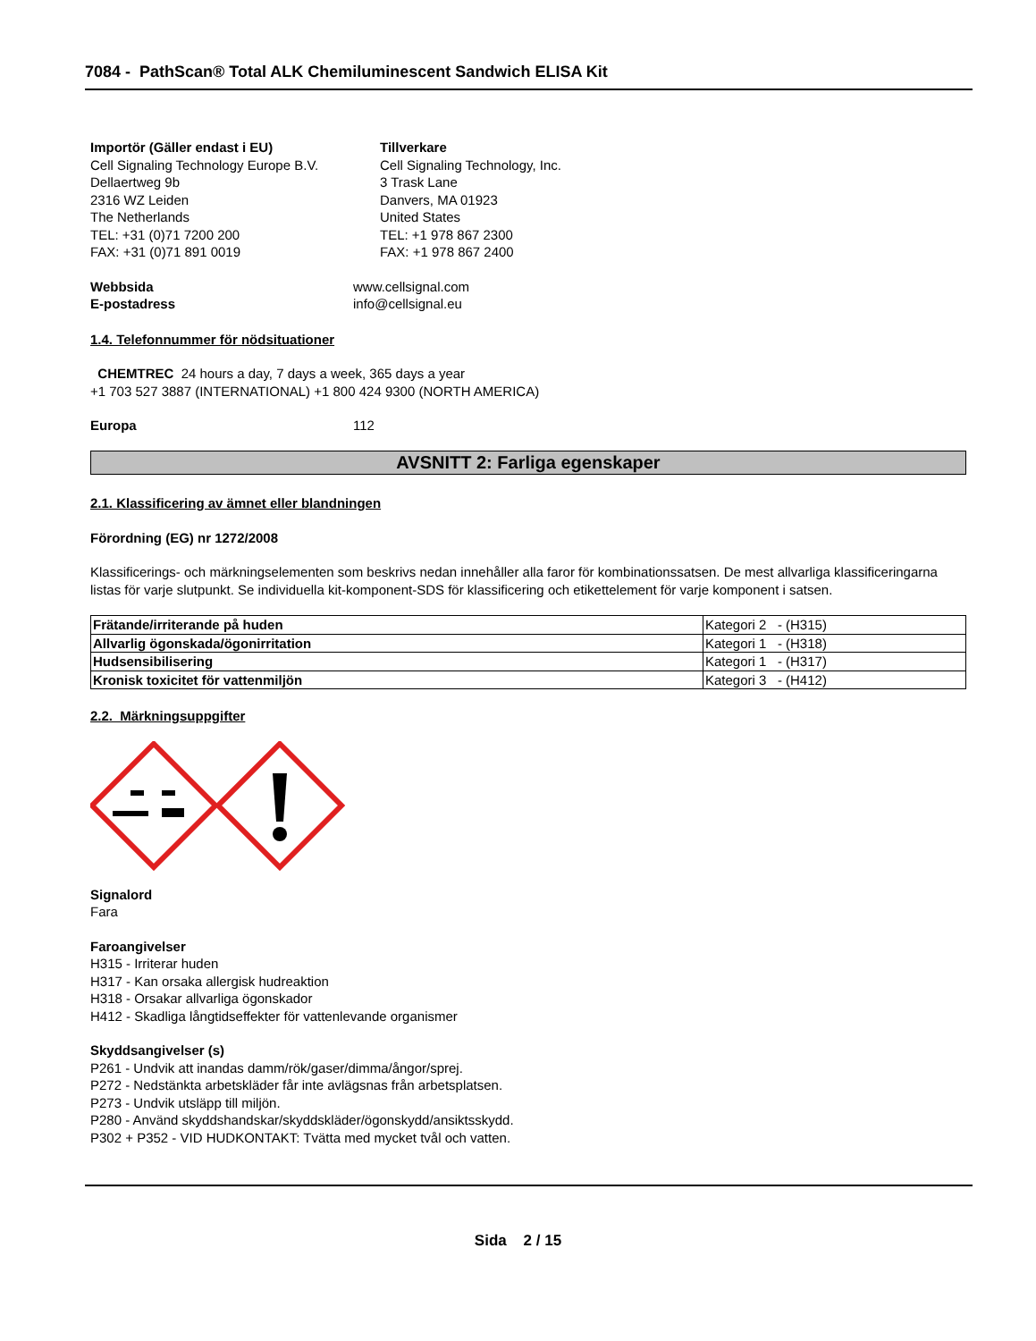7084 - PathScan® Total ALK Chemiluminescent Sandwich ELISA Kit
Importör (Gäller endast i EU)
Cell Signaling Technology Europe B.V.
Dellaertweg 9b
2316 WZ Leiden
The Netherlands
TEL: +31 (0)71 7200 200
FAX: +31 (0)71 891 0019
Tillverkare
Cell Signaling Technology, Inc.
3 Trask Lane
Danvers, MA 01923
United States
TEL: +1 978 867 2300
FAX: +1 978 867 2400
Webbsida www.cellsignal.com
E-postadress info@cellsignal.eu
1.4. Telefonnummer för nödsituationer
CHEMTREC 24 hours a day, 7 days a week, 365 days a year
+1 703 527 3887 (INTERNATIONAL) +1 800 424 9300 (NORTH AMERICA)
Europa 112
AVSNITT 2: Farliga egenskaper
2.1. Klassificering av ämnet eller blandningen
Förordning (EG) nr 1272/2008
Klassificerings- och märkningselementen som beskrivs nedan innehåller alla faror för kombinationssatsen. De mest allvarliga klassificeringarna listas för varje slutpunkt. Se individuella kit-komponent-SDS för klassificering och etikettelement för varje komponent i satsen.
| Frätande/irriterande på huden | Kategori 2 - (H315) |
| Allvarlig ögonskada/ögonirritation | Kategori 1 - (H318) |
| Hudsensibilisering | Kategori 1 - (H317) |
| Kronisk toxicitet för vattenmiljön | Kategori 3 - (H412) |
2.2. Märkningsuppgifter
Signalord
Fara
Faroangivelser
H315 - Irriterar huden
H317 - Kan orsaka allergisk hudreaktion
H318 - Orsakar allvarliga ögonskador
H412 - Skadliga långtidseffekter för vattenlevande organismer
Skyddsangivelser (s)
P261 - Undvik att inandas damm/rök/gaser/dimma/ångor/sprej.
P272 - Nedstänkta arbetskläder får inte avlägsnas från arbetsplatsen.
P273 - Undvik utsläpp till miljön.
P280 - Använd skyddshandskar/skyddskläder/ögonskydd/ansiktsskydd.
P302 + P352 - VID HUDKONTAKT: Tvätta med mycket tvål och vatten.
Sida 2 / 15